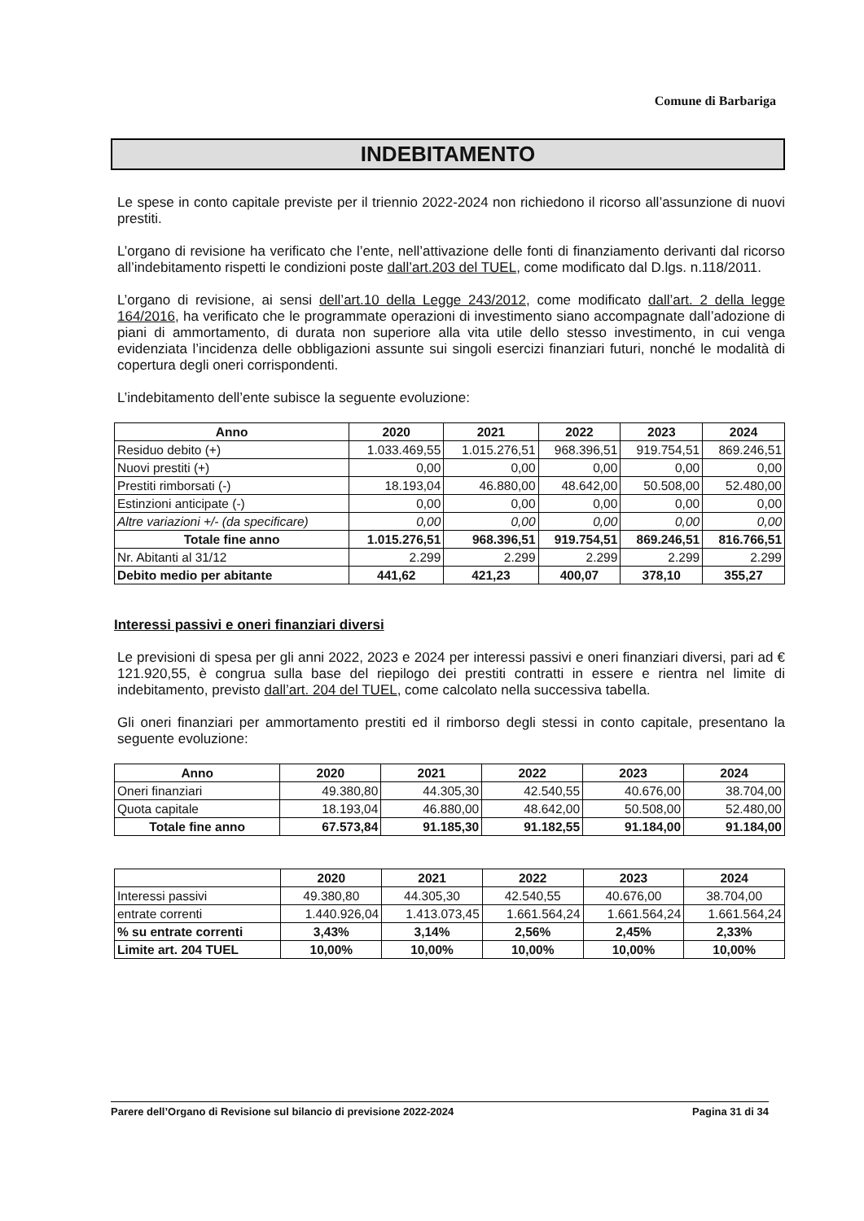Comune di Barbariga
INDEBITAMENTO
Le spese in conto capitale previste per il triennio 2022-2024 non richiedono il ricorso all’assunzione di nuovi prestiti.
L’organo di revisione ha verificato che l’ente, nell’attivazione delle fonti di finanziamento derivanti dal ricorso all’indebitamento rispetti le condizioni poste dall’art.203 del TUEL, come modificato dal D.lgs. n.118/2011.
L’organo di revisione, ai sensi dell’art.10 della Legge 243/2012, come modificato dall’art. 2 della legge 164/2016, ha verificato che le programmate operazioni di investimento siano accompagnate dall’adozione di piani di ammortamento, di durata non superiore alla vita utile dello stesso investimento, in cui venga evidenziata l’incidenza delle obbligazioni assunte sui singoli esercizi finanziari futuri, nonché le modalità di copertura degli oneri corrispondenti.
L’indebitamento dell’ente subisce la seguente evoluzione:
| Anno | 2020 | 2021 | 2022 | 2023 | 2024 |
| --- | --- | --- | --- | --- | --- |
| Residuo debito (+) | 1.033.469,55 | 1.015.276,51 | 968.396,51 | 919.754,51 | 869.246,51 |
| Nuovi prestiti (+) | 0,00 | 0,00 | 0,00 | 0,00 | 0,00 |
| Prestiti rimborsati (-) | 18.193,04 | 46.880,00 | 48.642,00 | 50.508,00 | 52.480,00 |
| Estinzioni anticipate (-) | 0,00 | 0,00 | 0,00 | 0,00 | 0,00 |
| Altre variazioni +/- (da specificare) | 0,00 | 0,00 | 0,00 | 0,00 | 0,00 |
| Totale fine anno | 1.015.276,51 | 968.396,51 | 919.754,51 | 869.246,51 | 816.766,51 |
| Nr. Abitanti al 31/12 | 2.299 | 2.299 | 2.299 | 2.299 | 2.299 |
| Debito medio per abitante | 441,62 | 421,23 | 400,07 | 378,10 | 355,27 |
Interessi passivi e oneri finanziari diversi
Le previsioni di spesa per gli anni 2022, 2023 e 2024 per interessi passivi e oneri finanziari diversi, pari ad € 121.920,55, è congrua sulla base del riepilogo dei prestiti contratti in essere e rientra nel limite di indebitamento, previsto dall’art. 204 del TUEL, come calcolato nella successiva tabella.
Gli oneri finanziari per ammortamento prestiti ed il rimborso degli stessi in conto capitale, presentano la seguente evoluzione:
| Anno | 2020 | 2021 | 2022 | 2023 | 2024 |
| --- | --- | --- | --- | --- | --- |
| Oneri finanziari | 49.380,80 | 44.305,30 | 42.540,55 | 40.676,00 | 38.704,00 |
| Quota capitale | 18.193,04 | 46.880,00 | 48.642,00 | 50.508,00 | 52.480,00 |
| Totale fine anno | 67.573,84 | 91.185,30 | 91.182,55 | 91.184,00 | 91.184,00 |
| | 2020 | 2021 | 2022 | 2023 | 2024 |
| --- | --- | --- | --- | --- | --- |
| Interessi passivi | 49.380,80 | 44.305,30 | 42.540,55 | 40.676,00 | 38.704,00 |
| entrate correnti | 1.440.926,04 | 1.413.073,45 | 1.661.564,24 | 1.661.564,24 | 1.661.564,24 |
| % su entrate correnti | 3,43% | 3,14% | 2,56% | 2,45% | 2,33% |
| Limite art. 204 TUEL | 10,00% | 10,00% | 10,00% | 10,00% | 10,00% |
Parere dell’Organo di Revisione sul bilancio di previsione 2022-2024 Pagina 31 di 34